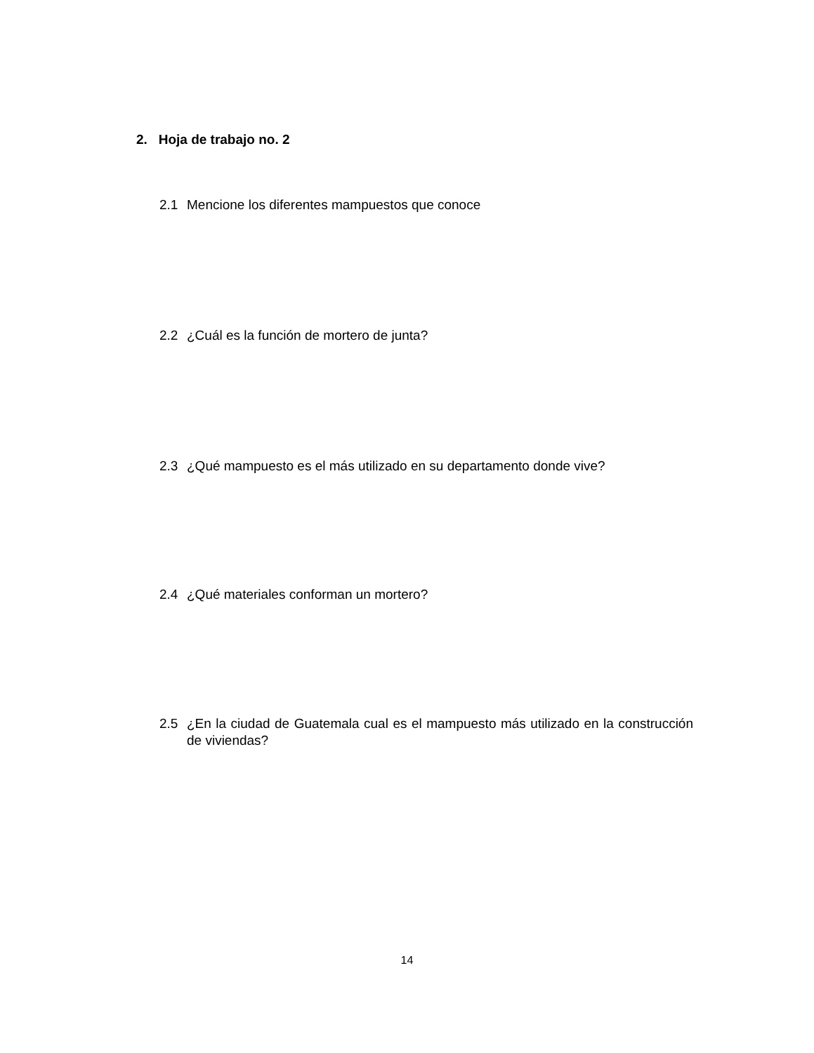2. Hoja de trabajo no. 2
2.1 Mencione los diferentes mampuestos que conoce
2.2 ¿Cuál es la función de mortero de junta?
2.3 ¿Qué mampuesto es el más utilizado en su departamento donde vive?
2.4 ¿Qué materiales conforman un mortero?
2.5 ¿En la ciudad de Guatemala cual es el mampuesto más utilizado en la construcción de viviendas?
14